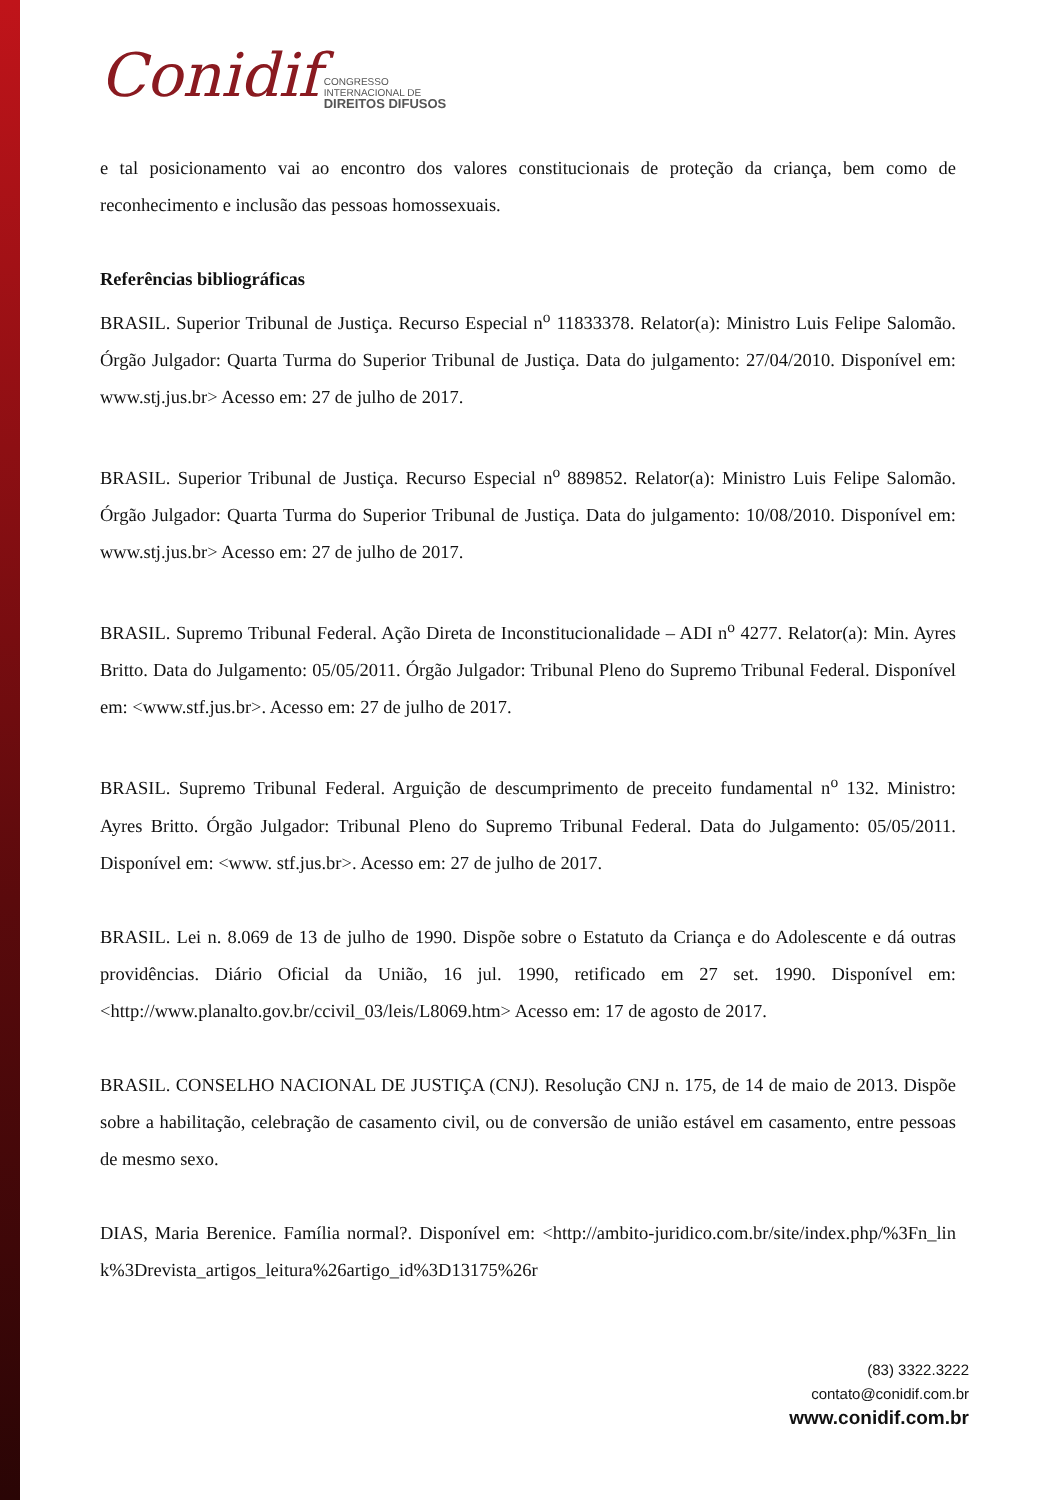Conidif CONGRESSO
INTERNACIONAL DE
DIREITOS DIFUSOS
e tal posicionamento vai ao encontro dos valores constitucionais de proteção da criança, bem como de reconhecimento e inclusão das pessoas homossexuais.
Referências bibliográficas
BRASIL. Superior Tribunal de Justiça. Recurso Especial n<sup>o</sup> 11833378. Relator(a): Ministro Luis Felipe Salomão. Órgão Julgador: Quarta Turma do Superior Tribunal de Justiça. Data do julgamento: 27/04/2010. Disponível em: www.stj.jus.br> Acesso em: 27 de julho de 2017.
BRASIL. Superior Tribunal de Justiça. Recurso Especial n<sup>o</sup> 889852. Relator(a): Ministro Luis Felipe Salomão. Órgão Julgador: Quarta Turma do Superior Tribunal de Justiça. Data do julgamento: 10/08/2010. Disponível em: www.stj.jus.br> Acesso em: 27 de julho de 2017.
BRASIL. Supremo Tribunal Federal. Ação Direta de Inconstitucionalidade – ADI n<sup>o</sup> 4277. Relator(a): Min. Ayres Britto. Data do Julgamento: 05/05/2011. Órgão Julgador: Tribunal Pleno do Supremo Tribunal Federal. Disponível em: <www.stf.jus.br>. Acesso em: 27 de julho de 2017.
BRASIL. Supremo Tribunal Federal. Arguição de descumprimento de preceito fundamental n<sup>o</sup> 132. Ministro: Ayres Britto. Órgão Julgador: Tribunal Pleno do Supremo Tribunal Federal. Data do Julgamento: 05/05/2011. Disponível em: <www. stf.jus.br>. Acesso em: 27 de julho de 2017.
BRASIL. Lei n. 8.069 de 13 de julho de 1990. Dispõe sobre o Estatuto da Criança e do Adolescente e dá outras providências. Diário Oficial da União, 16 jul. 1990, retificado em 27 set. 1990. Disponível em: <http://www.planalto.gov.br/ccivil_03/leis/L8069.htm> Acesso em: 17 de agosto de 2017.
BRASIL. CONSELHO NACIONAL DE JUSTIÇA (CNJ). Resolução CNJ n. 175, de 14 de maio de 2013. Dispõe sobre a habilitação, celebração de casamento civil, ou de conversão de união estável em casamento, entre pessoas de mesmo sexo.
DIAS, Maria Berenice. Família normal?. Disponível em: <http://ambito-juridico.com.br/site/index.php/%3Fn_link%3Drevista_artigos_leitura%26artigo_id%3D13175%26r
(83) 3322.3222
contato@conidif.com.br
www.conidif.com.br